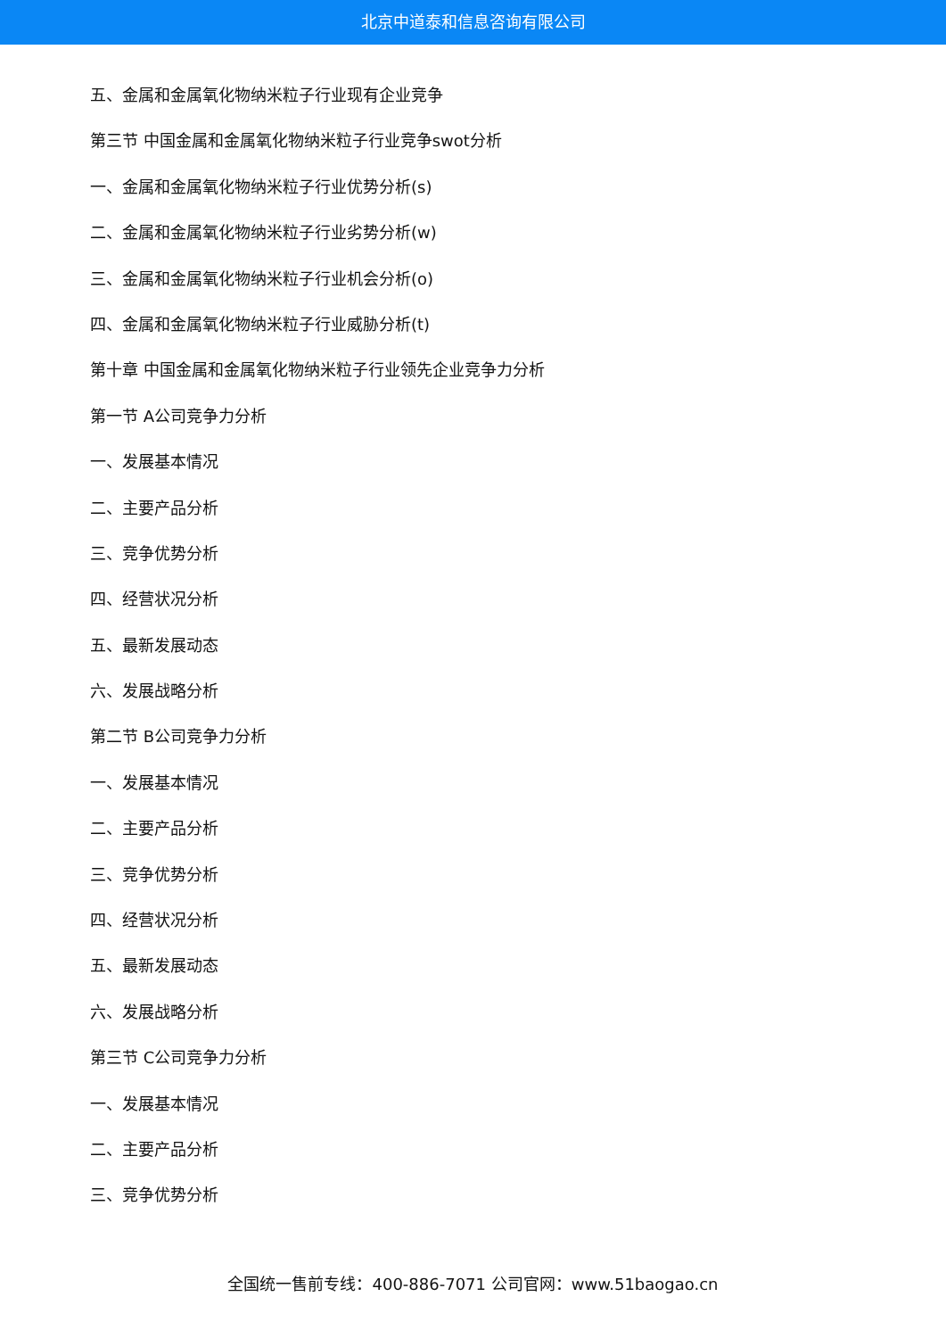北京中道泰和信息咨询有限公司
五、金属和金属氧化物纳米粒子行业现有企业竞争
第三节 中国金属和金属氧化物纳米粒子行业竞争swot分析
一、金属和金属氧化物纳米粒子行业优势分析(s)
二、金属和金属氧化物纳米粒子行业劣势分析(w)
三、金属和金属氧化物纳米粒子行业机会分析(o)
四、金属和金属氧化物纳米粒子行业威胁分析(t)
第十章 中国金属和金属氧化物纳米粒子行业领先企业竞争力分析
第一节 A公司竞争力分析
一、发展基本情况
二、主要产品分析
三、竞争优势分析
四、经营状况分析
五、最新发展动态
六、发展战略分析
第二节 B公司竞争力分析
一、发展基本情况
二、主要产品分析
三、竞争优势分析
四、经营状况分析
五、最新发展动态
六、发展战略分析
第三节 C公司竞争力分析
一、发展基本情况
二、主要产品分析
三、竞争优势分析
全国统一售前专线：400-886-7071 公司官网：www.51baogao.cn